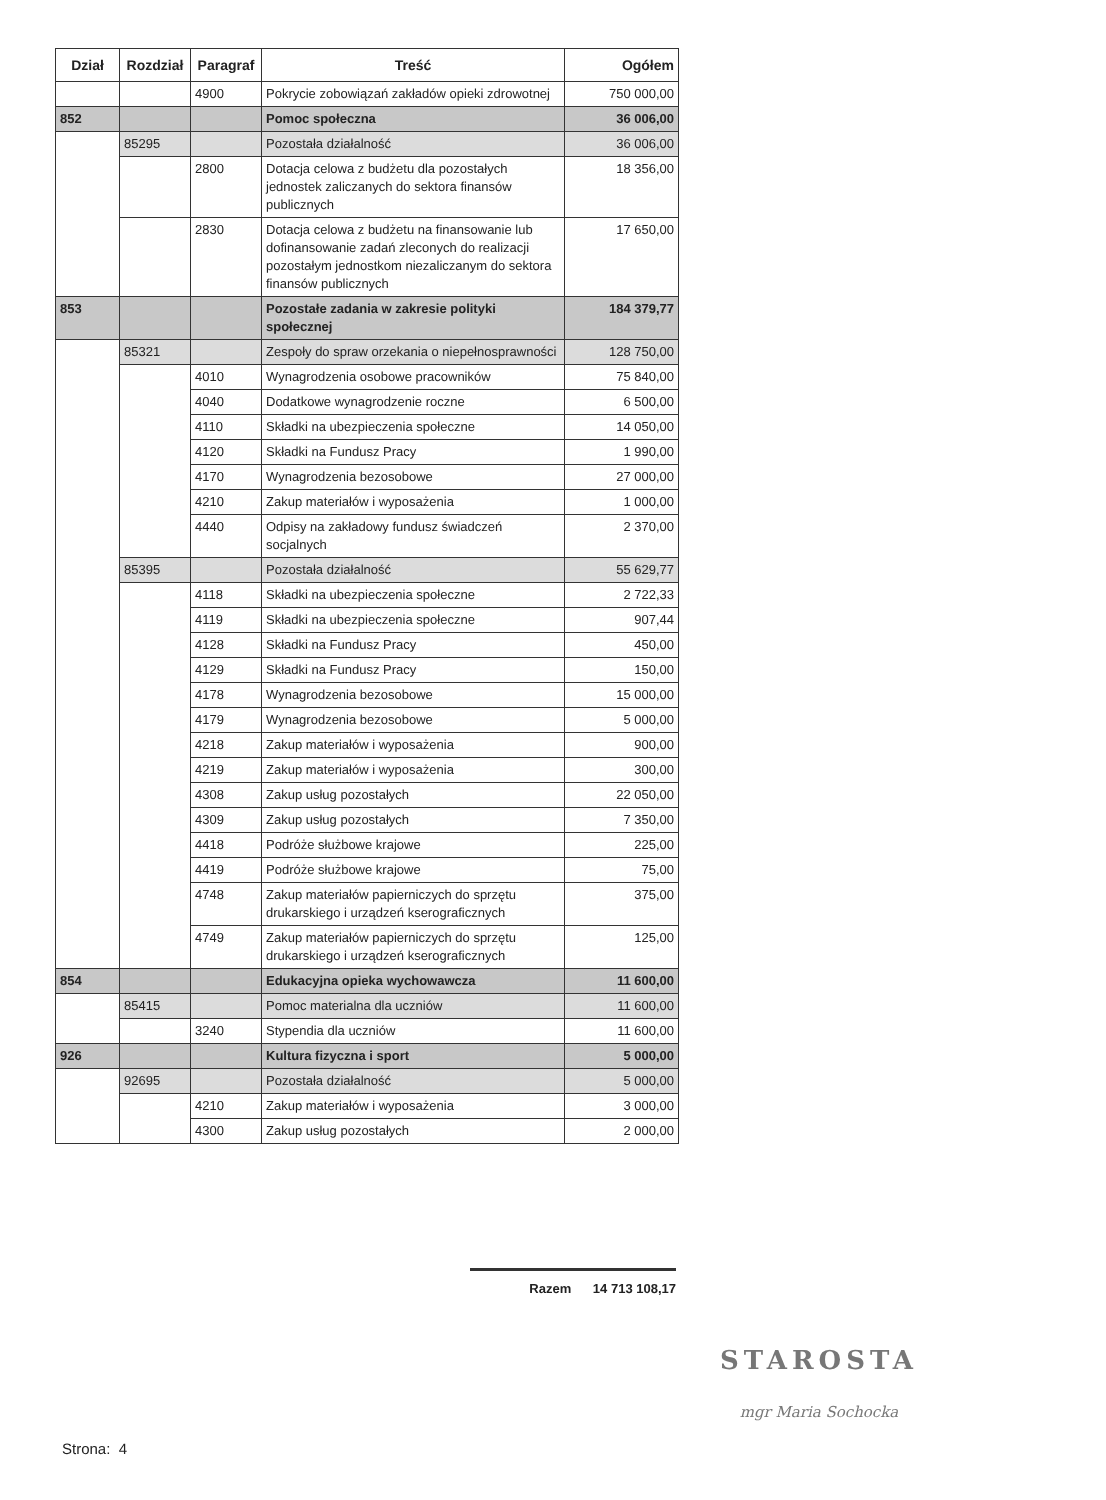| Dział | Rozdział | Paragraf | Treść | Ogółem |
| --- | --- | --- | --- | --- |
| | | 4900 | Pokrycie zobowiązań zakładów opieki zdrowotnej | 750 000,00 |
| 852 | | | Pomoc społeczna | 36 006,00 |
| | 85295 | | Pozostała działalność | 36 006,00 |
| | | 2800 | Dotacja celowa z budżetu dla pozostałych jednostek zaliczanych do sektora finansów publicznych | 18 356,00 |
| | | 2830 | Dotacja celowa z budżetu na finansowanie lub dofinansowanie zadań zleconych do realizacji pozostałym jednostkom niezaliczanym do sektora finansów publicznych | 17 650,00 |
| 853 | | | Pozostałe zadania w zakresie polityki społecznej | 184 379,77 |
| | 85321 | | Zespoły do spraw orzekania o niepełnosprawności | 128 750,00 |
| | | 4010 | Wynagrodzenia osobowe pracowników | 75 840,00 |
| | | 4040 | Dodatkowe wynagrodzenie roczne | 6 500,00 |
| | | 4110 | Składki na ubezpieczenia społeczne | 14 050,00 |
| | | 4120 | Składki na Fundusz Pracy | 1 990,00 |
| | | 4170 | Wynagrodzenia bezosobowe | 27 000,00 |
| | | 4210 | Zakup materiałów i wyposażenia | 1 000,00 |
| | | 4440 | Odpisy na zakładowy fundusz świadczeń socjalnych | 2 370,00 |
| | 85395 | | Pozostała działalność | 55 629,77 |
| | | 4118 | Składki na ubezpieczenia społeczne | 2 722,33 |
| | | 4119 | Składki na ubezpieczenia społeczne | 907,44 |
| | | 4128 | Składki na Fundusz Pracy | 450,00 |
| | | 4129 | Składki na Fundusz Pracy | 150,00 |
| | | 4178 | Wynagrodzenia bezosobowe | 15 000,00 |
| | | 4179 | Wynagrodzenia bezosobowe | 5 000,00 |
| | | 4218 | Zakup materiałów i wyposażenia | 900,00 |
| | | 4219 | Zakup materiałów i wyposażenia | 300,00 |
| | | 4308 | Zakup usług pozostałych | 22 050,00 |
| | | 4309 | Zakup usług pozostałych | 7 350,00 |
| | | 4418 | Podróże służbowe krajowe | 225,00 |
| | | 4419 | Podróże służbowe krajowe | 75,00 |
| | | 4748 | Zakup materiałów papierniczych do sprzętu drukarskiego i urządzeń kserograficznych | 375,00 |
| | | 4749 | Zakup materiałów papierniczych do sprzętu drukarskiego i urządzeń kserograficznych | 125,00 |
| 854 | | | Edukacyjna opieka wychowawcza | 11 600,00 |
| | 85415 | | Pomoc materialna dla uczniów | 11 600,00 |
| | | 3240 | Stypendia dla uczniów | 11 600,00 |
| 926 | | | Kultura fizyczna i sport | 5 000,00 |
| | 92695 | | Pozostała działalność | 5 000,00 |
| | | 4210 | Zakup materiałów i wyposażenia | 3 000,00 |
| | | 4300 | Zakup usług pozostałych | 2 000,00 |
Razem 14 713 108,17
STAROSTA
mgr Maria Sochocka
Strona: 4